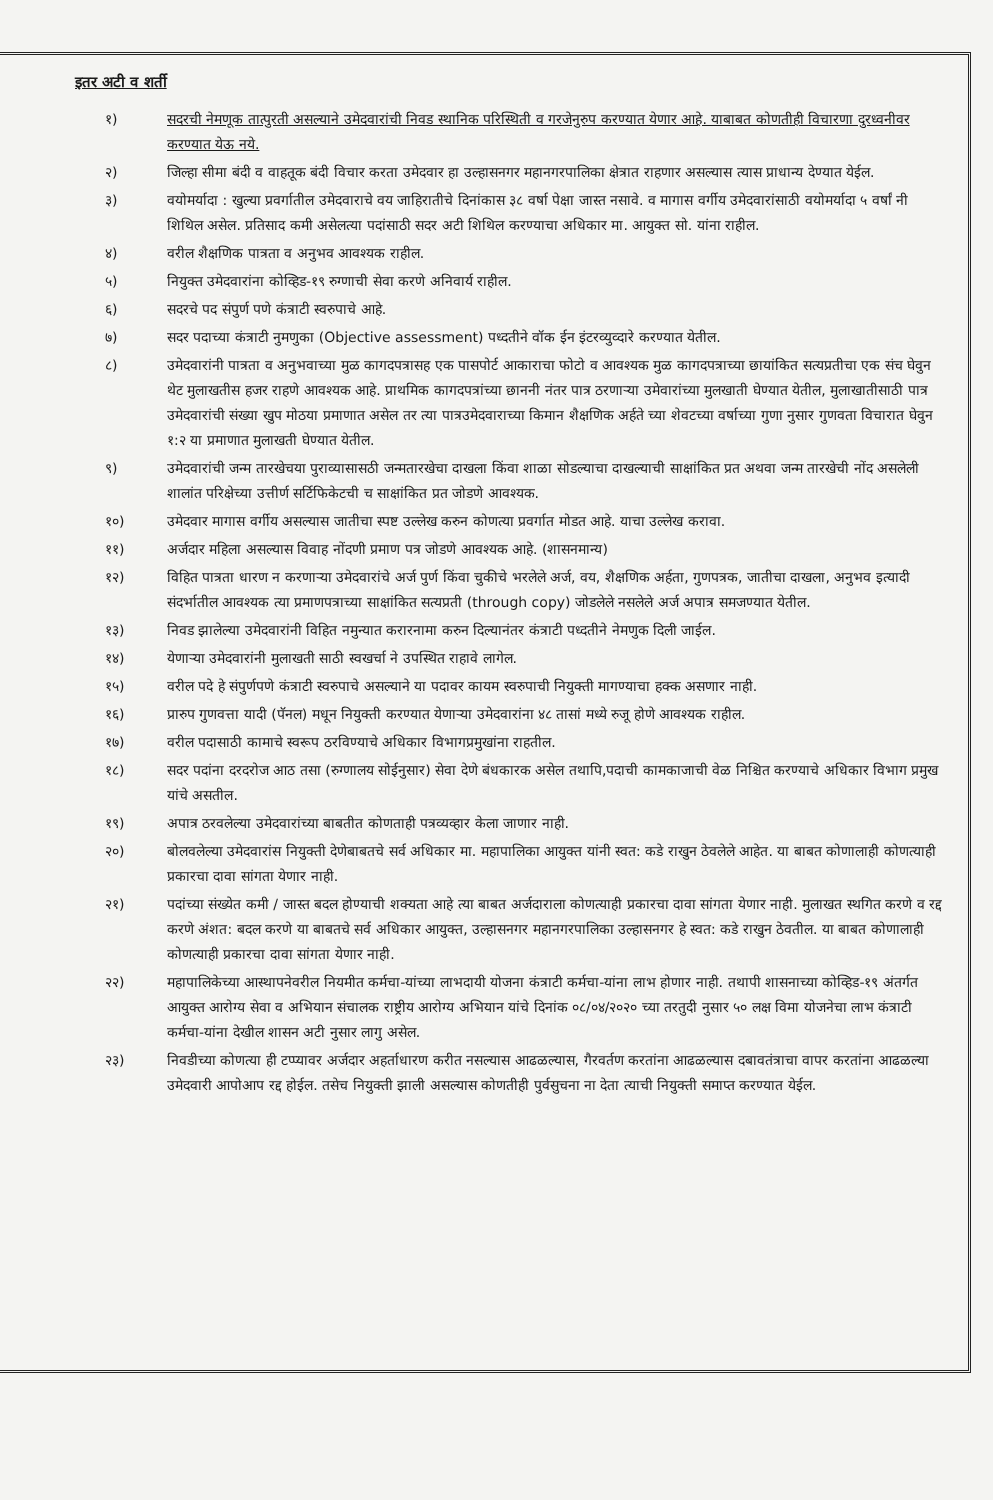इतर अटी व शर्ती
१) सदरची नेमणूक तात्पुरती असल्याने उमेदवारांची निवड स्थानिक परिस्थिती व गरजेनुरुप करण्यात येणार आहे. याबाबत कोणतीही विचारणा दुरध्वनीवर करण्यात येऊ नये.
२) जिल्हा सीमा बंदी व वाहतूक बंदी विचार करता उमेदवार हा उल्हासनगर महानगरपालिका क्षेत्रात राहणार असल्यास त्यास प्राधान्य देण्यात येईल.
३) वयोमर्यादा : खुल्या प्रवर्गातील उमेदवाराचे वय जाहिरातीचे दिनांकास ३८ वर्षा पेक्षा जास्त नसावे. व मागास वर्गीय उमेदवारांसाठी वयोमर्यादा ५ वर्षां नी शिथिल असेल. प्रतिसाद कमी असेलत्या पदांसाठी सदर अटी शिथिल करण्याचा अधिकार मा. आयुक्त सो. यांना राहील.
४) वरील शैक्षणिक पात्रता व अनुभव आवश्यक राहील.
५) नियुक्त उमेदवारांना कोव्हिड-१९ रुग्णाची सेवा करणे अनिवार्य राहील.
६) सदरचे पद संपुर्ण पणे कंत्राटी स्वरुपाचे आहे.
७) सदर पदाच्या कंत्राटी नुमणुका (Objective assessment) पध्दतीने वॉक ईन इंटरव्युव्दारे करण्यात येतील.
८) उमेदवारांनी पात्रता व अनुभवाच्या मुळ कागदपत्रासह एक पासपोर्ट आकाराचा फोटो व आवश्यक मुळ कागदपत्राच्या छायांकित सत्यप्रतीचा एक संच घेवुन थेट मुलाखतीस हजर राहणे आवश्यक आहे. प्राथमिक कागदपत्रांच्या छाननी नंतर पात्र ठरणाऱ्या उमेवारांच्या मुलखाती घेण्यात येतील, मुलाखातीसाठी पात्र उमेदवारांची संख्या खुप मोठया प्रमाणात असेल तर त्या पात्रउमेदवाराच्या किमान शैक्षणिक अर्हते च्या शेवटच्या वर्षाच्या गुणा नुसार गुणवता विचारात घेवुन १:२ या प्रमाणात मुलाखती घेण्यात येतील.
९) उमेदवारांची जन्म तारखेचया पुराव्यासासठी जन्मतारखेचा दाखला किंवा शाळा सोडल्याचा दाखल्याची साक्षांकित प्रत अथवा जन्म तारखेची नोंद असलेली शालांत परिक्षेच्या उत्तीर्ण सर्टिफिकेटची च साक्षांकित प्रत जोडणे आवश्यक.
१०) उमेदवार मागास वर्गीय असल्यास जातीचा स्पष्ट उल्लेख करुन कोणत्या प्रवर्गात मोडत आहे. याचा उल्लेख करावा.
११) अर्जदार महिला असल्यास विवाह नोंदणी प्रमाण पत्र जोडणे आवश्यक आहे. (शासनमान्य)
१२) विहित पात्रता धारण न करणाऱ्या उमेदवारांचे अर्ज पुर्ण किंवा चुकीचे भरलेले अर्ज, वय, शैक्षणिक अर्हता, गुणपत्रक, जातीचा दाखला, अनुभव इत्यादी संदर्भातील आवश्यक त्या प्रमाणपत्राच्या साक्षांकित सत्यप्रती (through copy) जोडलेले नसलेले अर्ज अपात्र समजण्यात येतील.
१३) निवड झालेल्या उमेदवारांनी विहित नमुन्यात करारनामा करुन दिल्यानंतर कंत्राटी पध्दतीने नेमणुक दिली जाईल.
१४) येणाऱ्या उमेदवारांनी मुलाखती साठी स्वखर्चा ने उपस्थित राहावे लागेल.
१५) वरील पदे हे संपुर्णपणे कंत्राटी स्वरुपाचे असल्याने या पदावर कायम स्वरुपाची नियुक्ती मागण्याचा हक्क असणार नाही.
१६) प्रारुप गुणवत्ता यादी (पॅनल) मधून नियुक्ती करण्यात येणाऱ्या उमेदवारांना ४८ तासां मध्ये रुजू होणे आवश्यक राहील.
१७) वरील पदासाठी कामाचे स्वरूप ठरविण्याचे अधिकार विभागप्रमुखांना राहतील.
१८) सदर पदांना दरदरोज आठ तसा (रुग्णालय सोईनुसार) सेवा देणे बंधकारक असेल तथापि,पदाची कामकाजाची वेळ निश्चित करण्याचे अधिकार विभाग प्रमुख यांचे असतील.
१९) अपात्र ठरवलेल्या उमेदवारांच्या बाबतीत कोणताही पत्रव्यव्हार केला जाणार नाही.
२०) बोलवलेल्या उमेदवारांस नियुक्ती देणेबाबतचे सर्व अधिकार मा. महापालिका आयुक्त यांनी स्वत: कडे राखुन ठेवलेले आहेत. या बाबत कोणालाही कोणत्याही प्रकारचा दावा सांगता येणार नाही.
२१) पदांच्या संख्येत कमी / जास्त बदल होण्याची शक्यता आहे त्या बाबत अर्जदाराला कोणत्याही प्रकारचा दावा सांगता येणार नाही. मुलाखत स्थगित करणे व रद्द करणे अंशत: बदल करणे या बाबतचे सर्व अधिकार आयुक्त, उल्हासनगर महानगरपालिका उल्हासनगर हे स्वत: कडे राखुन ठेवतील. या बाबत कोणालाही कोणत्याही प्रकारचा दावा सांगता येणार नाही.
२२) महापालिकेच्या आस्थापनेवरील नियमीत कर्मचा-यांच्या लाभदायी योजना कंत्राटी कर्मचा-यांना लाभ होणार नाही. तथापी शासनाच्या कोव्हिड-१९ अंतर्गत आयुक्त आरोग्य सेवा व अभियान संचालक राष्ट्रीय आरोग्य अभियान यांचे दिनांक ०८/०४/२०२० च्या तरतुदी नुसार ५० लक्ष विमा योजनेचा लाभ कंत्राटी कर्मचा-यांना देखील शासन अटी नुसार लागु असेल.
२३) निवडीच्या कोणत्या ही टप्प्यावर अर्जदार अहर्ताधारण करीत नसल्यास आढळल्यास, गैरवर्तण करतांना आढळल्यास दबावतंत्राचा वापर करतांना आढळल्या उमेदवारी आपोआप रद्द होईल. तसेच नियुक्ती झाली असल्यास कोणतीही पुर्वसुचना ना देता त्याची नियुक्ती समाप्त करण्यात येईल.